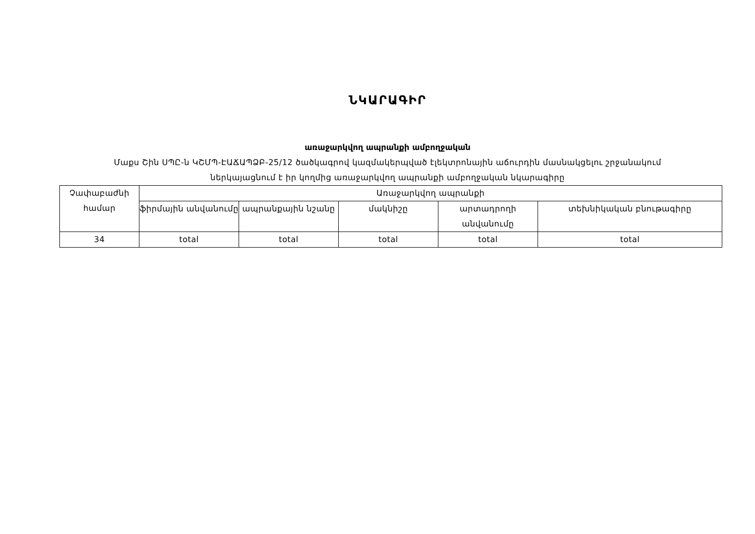ՆԿԱՐԱԳԻՐ
առաջարկվող ապրանքի ամբողջական
Մաքս Շին ՍՊԸ-ն ԿՇՄՊ-ԷԱՃԱՊՁԲ-25/12 ծածկագրով կազմակերպված էլեկտրոնային աճուրդին մասնակցելու շրջանակում
ներկայացնում է իր կողմից առաջարկվող ապրանքի ամբողջական նկարագիրը
| Չափաբաժնի համար | Առաջարկվող ապրանքի | | | | |
| --- | --- | --- | --- | --- | --- |
| | ֆիրմային անվանումը | ապրանքային նշանը | մակնիշը | արտադրողի անվանումը | տեխնիկական բնութագիրը |
| 34 | total | total | total | total | total |